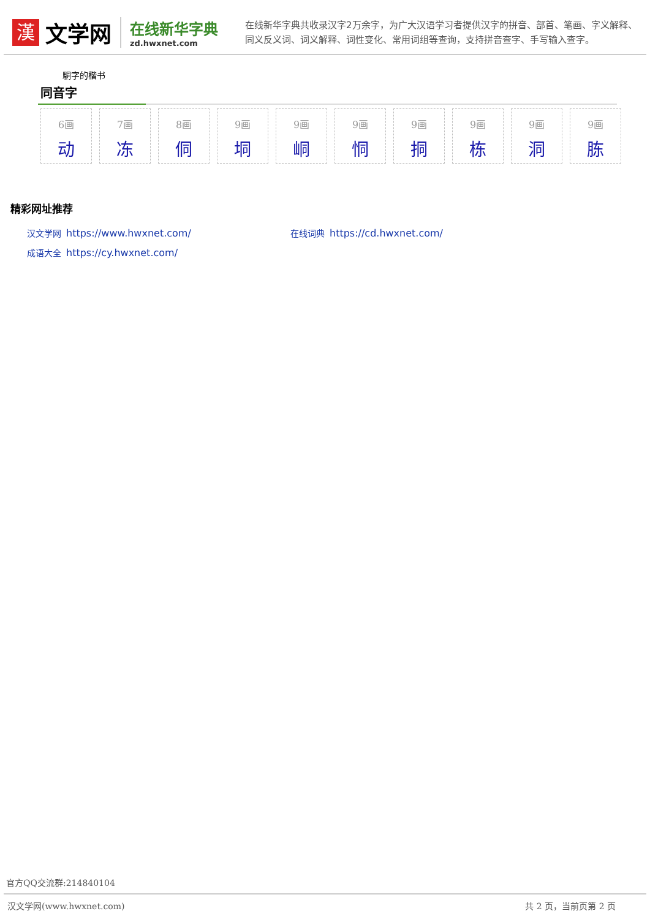漢
文学网
在线新华字典
zd.hwxnet.com
在线新华字典共收录汉字2万余字，为广大汉语学习者提供汉字的拼音、部首、笔画、字义解释、同义反义词、词义解释、词性变化、常用词组等查询，支持拼音查字、手写输入查字。
駧字的楷书
同音字
6画
动
7画
冻
8画
侗
9画
垌
9画
峒
9画
恫
9画
挏
9画
栋
9画
洞
9画
胨
精彩网址推荐
汉文学网 https://www.hwxnet.com/
在线词典 https://cd.hwxnet.com/
成语大全 https://cy.hwxnet.com/
官方QQ交流群:214840104
汉文学网(www.hwxnet.com) 共 2 页，当前页第 2 页